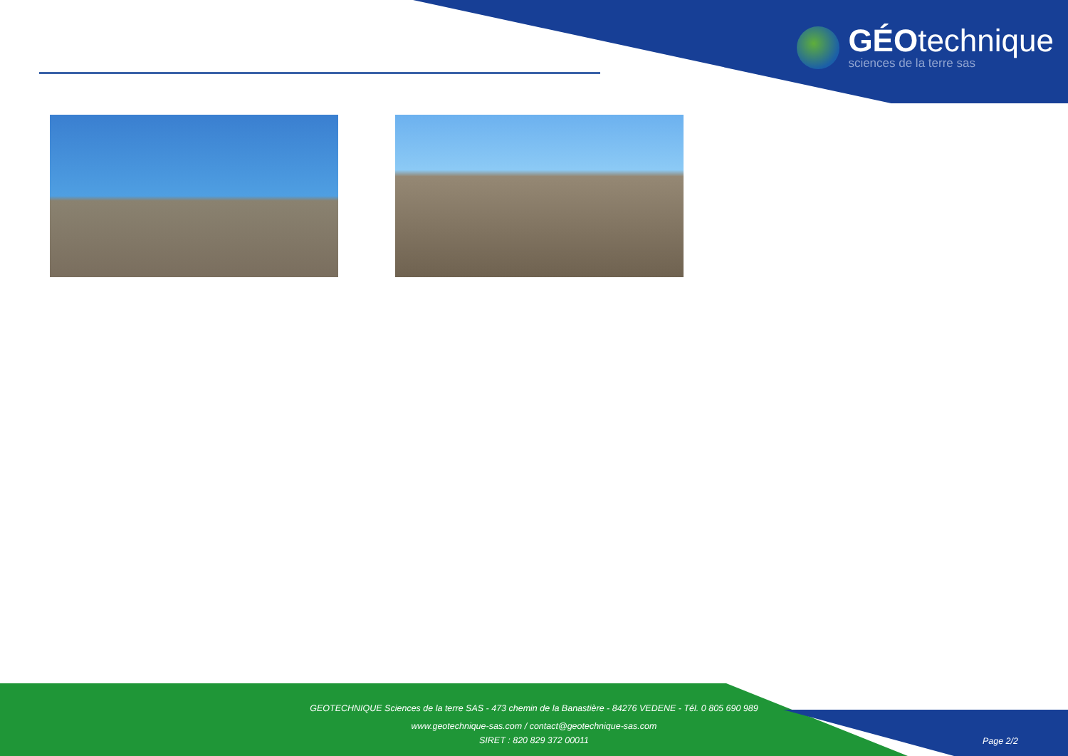GÉOtechnique
sciences de la terre sas
GEOTECHNIQUE Sciences de la terre SAS - 473 chemin de la Banastière - 84276 VEDENE - Tél. 0 805 690 989
www.geotechnique-sas.com / contact@geotechnique-sas.com
SIRET : 820 829 372 00011
Page 2/2